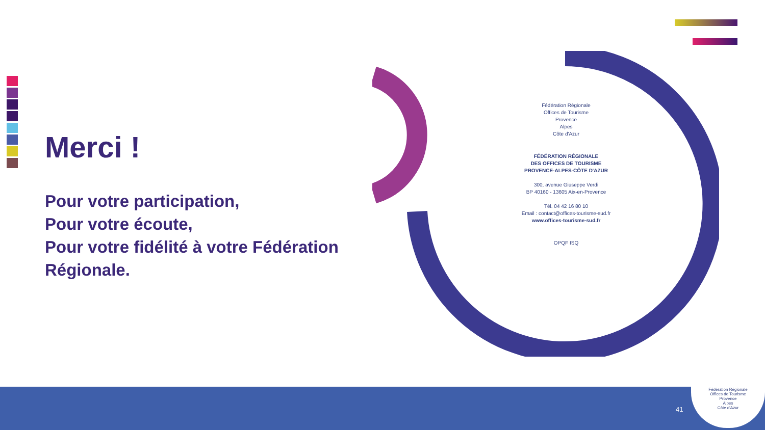Merci !
Pour votre participation,
Pour votre écoute,
Pour votre fidélité à votre Fédération Régionale.
Fédération Régionale
Offices de Tourisme
Provence
Alpes
Côte d'Azur
FÉDÉRATION RÉGIONALE
DES OFFICES DE TOURISME
PROVENCE-ALPES-CÔTE D'AZUR
300, avenue Giuseppe Verdi
BP 40160 - 13605 Aix-en-Provence
Tél. 04 42 16 80 10
Email : contact@offices-tourisme-sud.fr
www.offices-tourisme-sud.fr
OPQF ISQ
41
Fédération Régionale
Offices de Tourisme
Provence
Alpes
Côte d'Azur